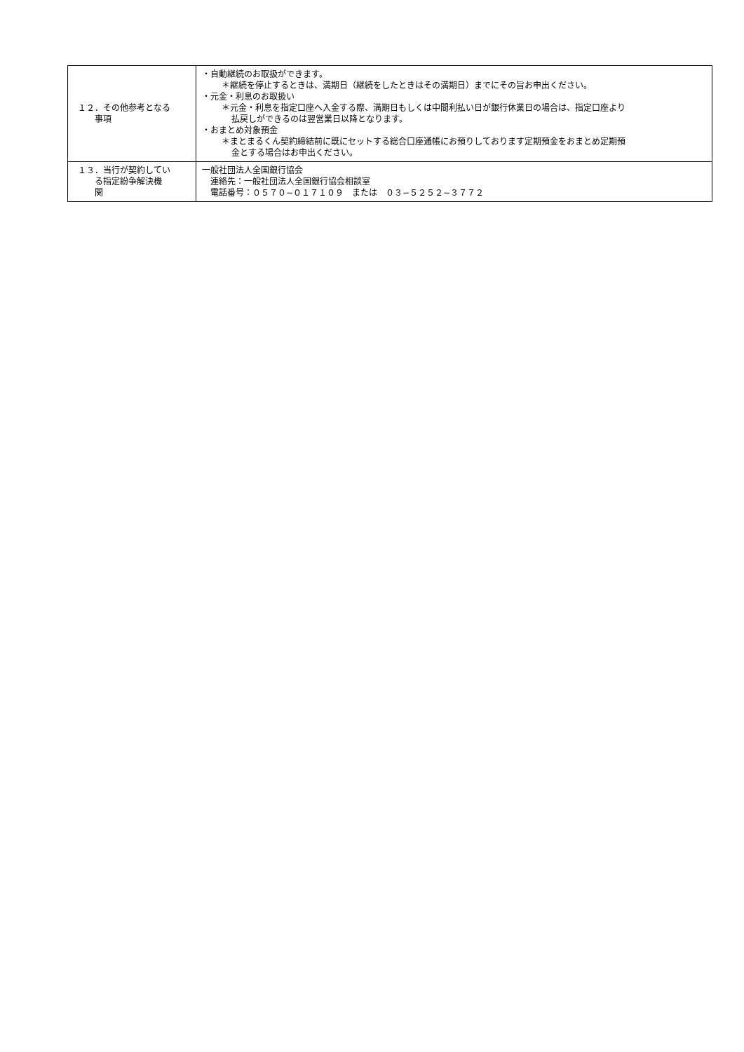| １２．その他参考となる 事項 | ・自動継続のお取扱ができます。 ＊継続を停止するときは、満期日（継続をしたときはその満期日）までにその旨お申出ください。 ・元金・利息のお取扱い ＊元金・利息を指定口座へ入金する際、満期日もしくは中間利払い日が銀行休業日の場合は、指定口座より 払戻しができるのは翌営業日以降となります。 ・おまとめ対象預金 ＊まとまるくん契約締結前に既にセットする総合口座通帳にお預りしております定期預金をおまとめ定期預 金とする場合はお申出ください。 |
| １３．当行が契約してい る指定紛争解決機 関 | 一般社団法人全国銀行協会 連絡先：一般社団法人全国銀行協会相談室 電話番号：０５７０−０１７１０９ または ０３−５２５２−３７７２ |